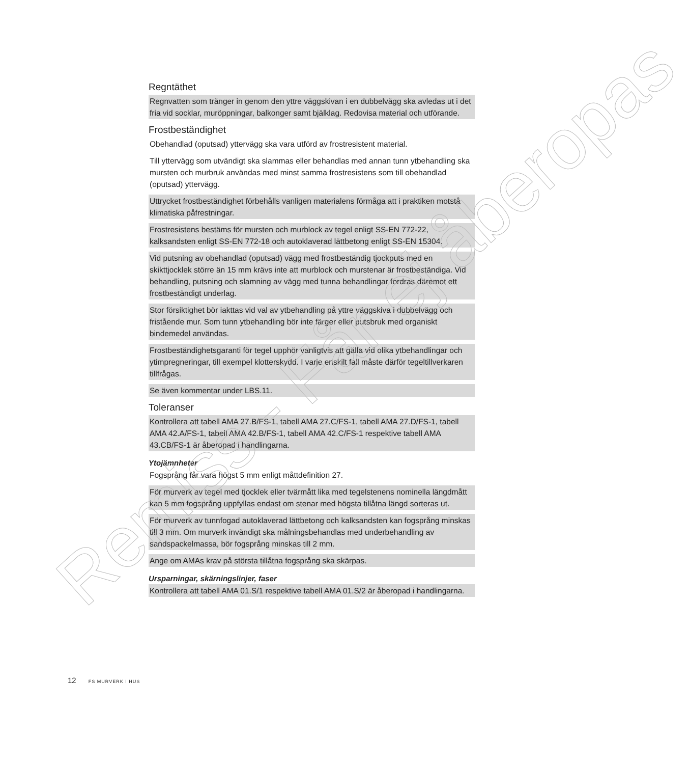Regntäthet
Regnvatten som tränger in genom den yttre väggskivan i en dubbelvägg ska avledas ut i det fria vid socklar, muröppningar, balkonger samt bjälklag. Redovisa material och utförande.
Frostbeständighet
Obehandlad (oputsad) yttervägg ska vara utförd av frostresistent material.
Till yttervägg som utvändigt ska slammas eller behandlas med annan tunn ytbehandling ska mursten och murbruk användas med minst samma frostresistens som till obehandlad (oputsad) yttervägg.
Uttrycket frostbeständighet förbehålls vanligen materialens förmåga att i praktiken motstå klimatiska påfrestningar.
Frostresistens bestäms för mursten och murblock av tegel enligt SS-EN 772-22, kalksandsten enligt SS-EN 772-18 och autoklaverad lättbetong enligt SS-EN 15304.
Vid putsning av obehandlad (oputsad) vägg med frostbeständig tjockputs med en skikttjocklek större än 15 mm krävs inte att murblock och murstenar är frostbeständiga. Vid behandling, putsning och slamning av vägg med tunna behandlingar fordras däremot ett frostbeständigt underlag.
Stor försiktighet bör iakttas vid val av ytbehandling på yttre väggskiva i dubbelvägg och fristående mur. Som tunn ytbehandling bör inte färger eller putsbruk med organiskt bindemedel användas.
Frostbeständighetsgaranti för tegel upphör vanligtvis att gälla vid olika ytbehandlingar och ytimpregneringar, till exempel klotterskydd. I varje enskilt fall måste därför tegeltillverkaren tillfrågas.
Se även kommentar under LBS.11.
Toleranser
Kontrollera att tabell AMA 27.B/FS-1, tabell AMA 27.C/FS-1, tabell AMA 27.D/FS-1, tabell AMA 42.A/FS-1, tabell AMA 42.B/FS-1, tabell AMA 42.C/FS-1 respektive tabell AMA 43.CB/FS-1 är åberopad i handlingarna.
Ytojämnheter
Fogsprång får vara högst 5 mm enligt måttdefinition 27.
För murverk av tegel med tjocklek eller tvärmått lika med tegelstenens nominella längdmått kan 5 mm fogsprång uppfyllas endast om stenar med högsta tillåtna längd sorteras ut.
För murverk av tunnfogad autoklaverad lättbetong och kalksandsten kan fogsprång minskas till 3 mm. Om murverk invändigt ska målningsbehandlas med underbehandling av sandspackelmassa, bör fogsprång minskas till 2 mm.
Ange om AMAs krav på största tillåtna fogsprång ska skärpas.
Ursparningar, skärningslinjer, faser
Kontrollera att tabell AMA 01.S/1 respektive tabell AMA 01.S/2 är åberopad i handlingarna.
12 FS MURVERK I HUS
Remiss - Får ej åberopas